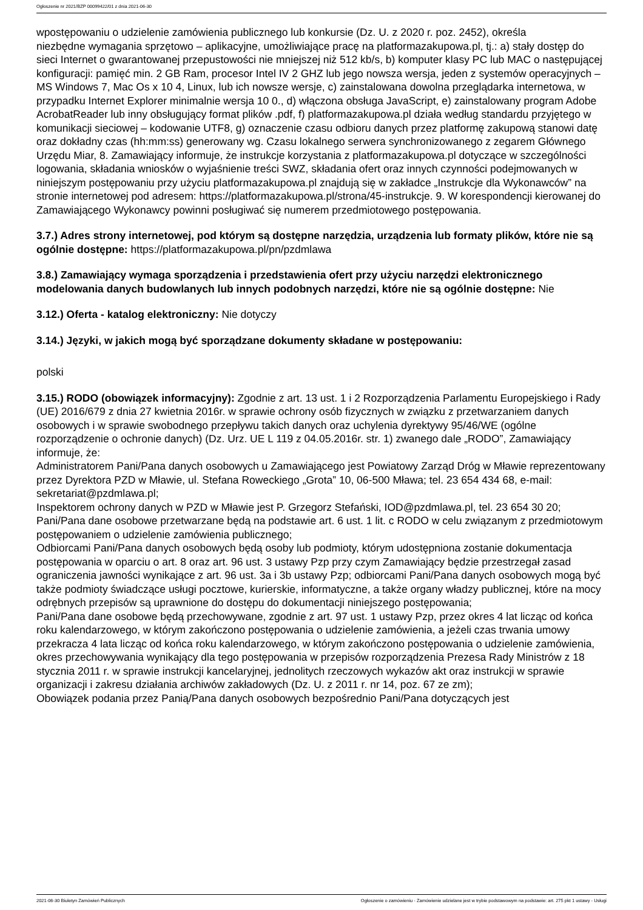Ogłoszenie nr 2021/BZP 00099422/01 z dnia 2021-06-30
wpostępowaniu o udzielenie zamówienia publicznego lub konkursie (Dz. U. z 2020 r. poz. 2452), określa
niezbędne wymagania sprzętowo – aplikacyjne, umożliwiające pracę na platformazakupowa.pl, tj.: a) stały dostęp do sieci Internet o gwarantowanej przepustowości nie mniejszej niż 512 kb/s, b) komputer klasy PC lub MAC o następującej konfiguracji: pamięć min. 2 GB Ram, procesor Intel IV 2 GHZ lub jego nowsza wersja, jeden z systemów operacyjnych – MS Windows 7, Mac Os x 10 4, Linux, lub ich nowsze wersje, c) zainstalowana dowolna przeglądarka internetowa, w przypadku Internet Explorer minimalnie wersja 10 0., d) włączona obsługa JavaScript, e) zainstalowany program Adobe AcrobatReader lub inny obsługujący format plików .pdf, f) platformazakupowa.pl działa według standardu przyjętego w komunikacji sieciowej – kodowanie UTF8, g) oznaczenie czasu odbioru danych przez platformę zakupową stanowi datę oraz dokładny czas (hh:mm:ss) generowany wg. Czasu lokalnego serwera synchronizowanego z zegarem Głównego Urzędu Miar, 8. Zamawiający informuje, że instrukcje korzystania z platformazakupowa.pl dotyczące w szczególności logowania, składania wniosków o wyjaśnienie treści SWZ, składania ofert oraz innych czynności podejmowanych w niniejszym postępowaniu przy użyciu platformazakupowa.pl znajdują się w zakładce „Instrukcje dla Wykonawców” na stronie internetowej pod adresem: https://platformazakupowa.pl/strona/45-instrukcje. 9. W korespondencji kierowanej do Zamawiającego Wykonawcy powinni posługiwać się numerem przedmiotowego postępowania.
3.7.) Adres strony internetowej, pod którym są dostępne narzędzia, urządzenia lub formaty plików, które nie są ogólnie dostępne: https://platformazakupowa.pl/pn/pzdmlawa
3.8.) Zamawiający wymaga sporządzenia i przedstawienia ofert przy użyciu narzędzi elektronicznego modelowania danych budowlanych lub innych podobnych narzędzi, które nie są ogólnie dostępne: Nie
3.12.) Oferta - katalog elektroniczny: Nie dotyczy
3.14.) Języki, w jakich mogą być sporządzane dokumenty składane w postępowaniu:
polski
3.15.) RODO (obowiązek informacyjny): Zgodnie z art. 13 ust. 1 i 2 Rozporządzenia Parlamentu Europejskiego i Rady (UE) 2016/679 z dnia 27 kwietnia 2016r. w sprawie ochrony osób fizycznych w związku z przetwarzaniem danych osobowych i w sprawie swobodnego przepływu takich danych oraz uchylenia dyrektywy 95/46/WE (ogólne rozporządzenie o ochronie danych) (Dz. Urz. UE L 119 z 04.05.2016r. str. 1) zwanego dale „RODO”, Zamawiający informuje, że:
Administratorem Pani/Pana danych osobowych u Zamawiającego jest Powiatowy Zarząd Dróg w Mławie reprezentowany przez Dyrektora PZD w Mławie, ul. Stefana Roweckiego „Grota” 10, 06-500 Mława; tel. 23 654 434 68, e-mail: sekretariat@pzdmlawa.pl;
Inspektorem ochrony danych w PZD w Mławie jest P. Grzegorz Stefański, IOD@pzdmlawa.pl, tel. 23 654 30 20;
Pani/Pana dane osobowe przetwarzane będą na podstawie art. 6 ust. 1 lit. c RODO w celu związanym z przedmiotowym postępowaniem o udzielenie zamówienia publicznego;
Odbiorcami Pani/Pana danych osobowych będą osoby lub podmioty, którym udostępniona zostanie dokumentacja postępowania w oparciu o art. 8 oraz art. 96 ust. 3 ustawy Pzp przy czym Zamawiający będzie przestrzegał zasad ograniczenia jawności wynikające z art. 96 ust. 3a i 3b ustawy Pzp; odbiorcami Pani/Pana danych osobowych mogą być także podmioty świadczące usługi pocztowe, kurierskie, informatyczne, a także organy władzy publicznej, które na mocy odrębnych przepisów są uprawnione do dostępu do dokumentacji niniejszego postępowania;
Pani/Pana dane osobowe będą przechowywane, zgodnie z art. 97 ust. 1 ustawy Pzp, przez okres 4 lat licząc od końca roku kalendarzowego, w którym zakończono postępowania o udzielenie zamówienia, a jeżeli czas trwania umowy przekracza 4 lata licząc od końca roku kalendarzowego, w którym zakończono postępowania o udzielenie zamówienia, okres przechowywania wynikający dla tego postępowania w przepisów rozporządzenia Prezesa Rady Ministrów z 18 stycznia 2011 r. w sprawie instrukcji kancelaryjnej, jednolitych rzeczowych wykazów akt oraz instrukcji w sprawie organizacji i zakresu działania archiwów zakładowych (Dz. U. z 2011 r. nr 14, poz. 67 ze zm);
Obowiązek podania przez Panią/Pana danych osobowych bezpośrednio Pani/Pana dotyczących jest
2021-06-30 Biuletyn Zamówień Publicznych Ogłoszenie o zamówieniu - Zamówienie udzielane jest w trybie podstawowym na podstawie: art. 275 pkt 1 ustawy - Usługi